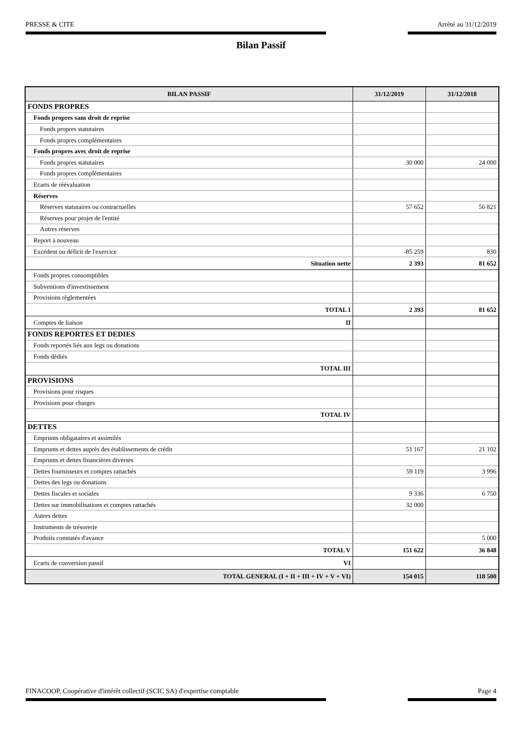PRESSE & CITE Arrêté au 31/12/2019
Bilan Passif
| BILAN PASSIF | 31/12/2019 | 31/12/2018 |
| --- | --- | --- |
| FONDS PROPRES | | |
| Fonds propres sans droit de reprise | | |
| Fonds propres statutaires | | |
| Fonds propres complémentaires | | |
| Fonds propres avec droit de reprise | | |
| Fonds propres statutaires | 30 000 | 24 000 |
| Fonds propres complémentaires | | |
| Ecarts de réévaluation | | |
| Réserves | | |
| Réserves statutaires ou contractuelles | 57 652 | 56 821 |
| Réserves pour projet de l'entité | | |
| Autres réserves | | |
| Report à nouveau | | |
| Excédent ou déficit de l'exercice | -85 259 | 830 |
| Situation nette | 2 393 | 81 652 |
| Fonds propres consomptibles | | |
| Subventions d'investissement | | |
| Provisions règlementées | | |
| TOTAL I | 2 393 | 81 652 |
| Comptes de liaison II | | |
| FONDS REPORTES ET DEDIES | | |
| Fonds reportés liés aux legs ou donations | | |
| Fonds dédiés | | |
| TOTAL III | | |
| PROVISIONS | | |
| Provisions pour risques | | |
| Provisions pour charges | | |
| TOTAL IV | | |
| DETTES | | |
| Emprunts obligataires et assimilés | | |
| Emprunts et dettes auprès des établissements de crédit | 51 167 | 21 102 |
| Emprunts et dettes financières diverses | | |
| Dettes fournisseurs et comptes rattachés | 59 119 | 3 996 |
| Dettes des legs ou donations | | |
| Dettes fiscales et sociales | 9 336 | 6 750 |
| Dettes sur immobilisations et comptes rattachés | 32 000 | |
| Autres dettes | | |
| Instruments de trésorerie | | |
| Produits constatés d'avance | | 5 000 |
| TOTAL V | 151 622 | 36 848 |
| Ecarts de conversion passif VI | | |
| TOTAL GENERAL (I + II + III + IV + V + VI) | 154 015 | 118 500 |
FINACOOP, Coopérative d'intérêt collectif (SCIC SA) d'expertise comptable Page 4